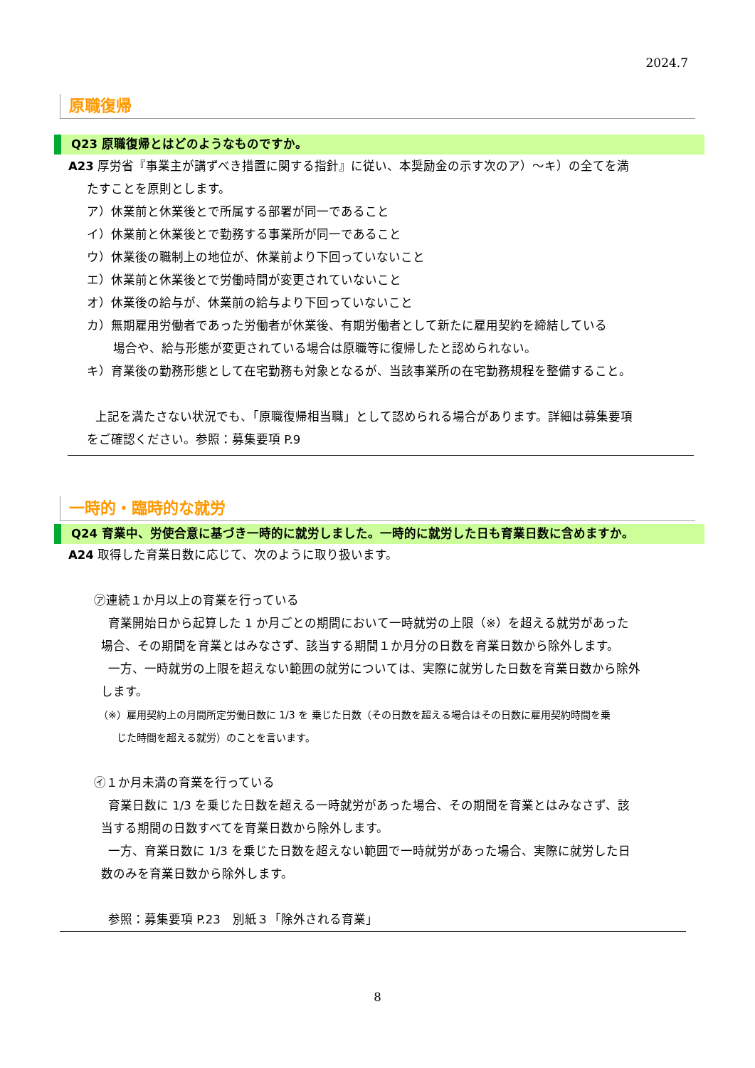2024.7
原職復帰
Q23 原職復帰とはどのようなものですか。
A23 厚労省『事業主が講ずべき措置に関する指針』に従い、本奨励金の示す次のア）～キ）の全てを満
たすことを原則とします。
ア）休業前と休業後とで所属する部署が同一であること
イ）休業前と休業後とで勤務する事業所が同一であること
ウ）休業後の職制上の地位が、休業前より下回っていないこと
エ）休業前と休業後とで労働時間が変更されていないこと
オ）休業後の給与が、休業前の給与より下回っていないこと
カ）無期雇用労働者であった労働者が休業後、有期労働者として新たに雇用契約を締結している
場合や、給与形態が変更されている場合は原職等に復帰したと認められない。
キ）育業後の勤務形態として在宅勤務も対象となるが、当該事業所の在宅勤務規程を整備すること。
上記を満たさない状況でも、「原職復帰相当職」として認められる場合があります。詳細は募集要項
をご確認ください。参照：募集要項 P.9
一時的・臨時的な就労
Q24 育業中、労使合意に基づき一時的に就労しました。一時的に就労した日も育業日数に含めますか。
A24 取得した育業日数に応じて、次のように取り扱います。
㋐連続１か月以上の育業を行っている
育業開始日から起算した 1 か月ごとの期間において一時就労の上限（※）を超える就労があった
場合、その期間を育業とはみなさず、該当する期間１か月分の日数を育業日数から除外します。
一方、一時就労の上限を超えない範囲の就労については、実際に就労した日数を育業日数から除外
します。
（※）雇用契約上の月間所定労働日数に 1/3 を 乗じた日数（その日数を超える場合はその日数に雇用契約時間を乗
じた時間を超える就労）のことを言います。
㋑１か月未満の育業を行っている
育業日数に 1/3 を乗じた日数を超える一時就労があった場合、その期間を育業とはみなさず、該
当する期間の日数すべてを育業日数から除外します。
一方、育業日数に 1/3 を乗じた日数を超えない範囲で一時就労があった場合、実際に就労した日
数のみを育業日数から除外します。
参照：募集要項 P.23　別紙３「除外される育業」
8